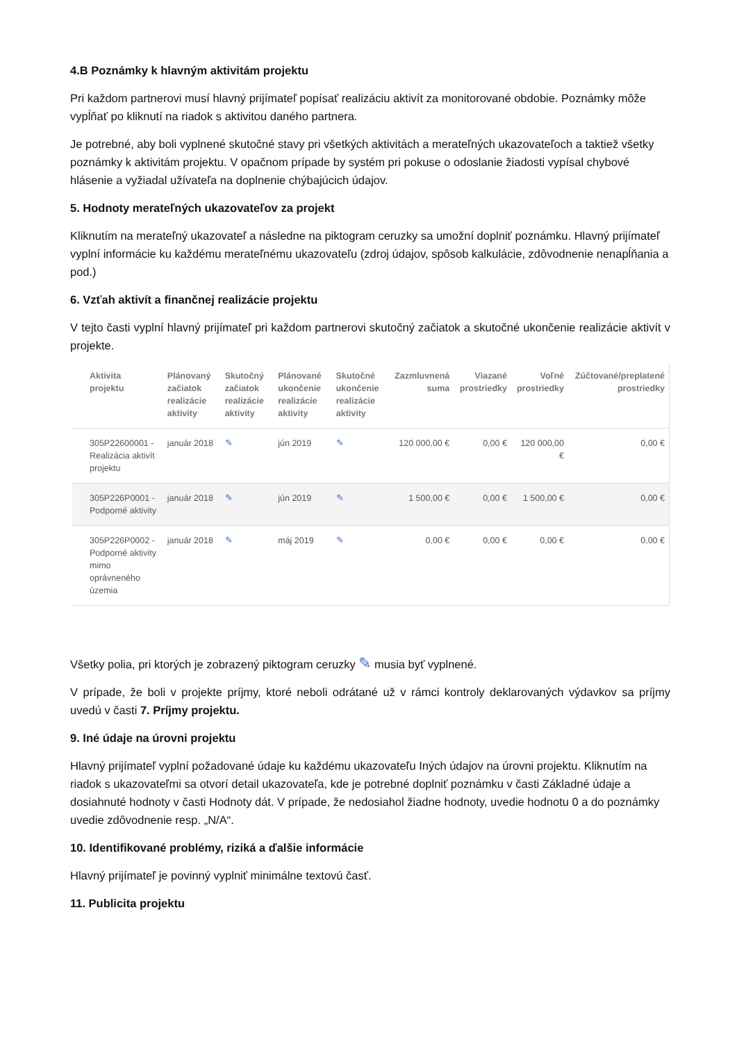4.B Poznámky k hlavným aktivitám projektu
Pri každom partnerovi musí hlavný prijímateľ popísať realizáciu aktivít za monitorované obdobie. Poznámky môže vypĺňať po kliknutí na riadok s aktivitou daného partnera.
Je potrebné, aby boli vyplnené skutočné stavy pri všetkých aktivitách a merateľných ukazovateľoch a taktiež všetky poznámky k aktivitám projektu. V opačnom prípade by systém pri pokuse o odoslanie žiadosti vypísal chybové hlásenie a vyžiadal užívateľa na doplnenie chýbajúcich údajov.
5. Hodnoty merateľných ukazovateľov za projekt
Kliknutím na merateľný ukazovateľ a následne na piktogram ceruzky sa umožní doplniť poznámku. Hlavný prijímateľ vyplní informácie ku každému merateľnému ukazovateľu (zdroj údajov, spôsob kalkulácie, zdôvodnenie nenapĺňania a pod.)
6. Vzťah aktivít a finančnej realizácie projektu
V tejto časti vyplní hlavný prijímateľ pri každom partnerovi skutočný začiatok a skutočné ukončenie realizácie aktivít v projekte.
| Aktivita projektu | Plánovaný začiatok realizácie aktivity | Skutočný začiatok realizácie aktivity | Plánované ukončenie realizácie aktivity | Skutočné ukončenie realizácie aktivity | Zazmluvnená suma | Viazané prostriedky | Voľné prostriedky | Zúčtované/preplatené prostriedky |
| --- | --- | --- | --- | --- | --- | --- | --- | --- |
| 305P22600001 - Realizácia aktivít projektu | január 2018 | ✎ | jún 2019 | ✎ | 120 000,00 € | 0,00 € | 120 000,00 € | 0,00 € |
| 305P226P0001 - Podporné aktivity | január 2018 | ✎ | jún 2019 | ✎ | 1 500,00 € | 0,00 € | 1 500,00 € | 0,00 € |
| 305P226P0002 - Podporné aktivity mimo oprávneného územia | január 2018 | ✎ | máj 2019 | ✎ | 0,00 € | 0,00 € | 0,00 € | 0,00 € |
Všetky polia, pri ktorých je zobrazený piktogram ceruzky ✎ musia byť vyplnené.
V prípade, že boli v projekte príjmy, ktoré neboli odrátané už v rámci kontroly deklarovaných výdavkov sa príjmy uvedú v časti 7. Príjmy projektu.
9. Iné údaje na úrovni projektu
Hlavný prijímateľ vyplní požadované údaje ku každému ukazovateľu Iných údajov na úrovni projektu. Kliknutím na riadok s ukazovateľmi sa otvorí detail ukazovateľa, kde je potrebné doplniť poznámku v časti Základné údaje a dosiahnuté hodnoty v časti Hodnoty dát. V prípade, že nedosiahol žiadne hodnoty, uvedie hodnotu 0 a do poznámky uvedie zdôvodnenie resp. „N/A“.
10. Identifikované problémy, riziká a ďalšie informácie
Hlavný prijímateľ je povinný vyplniť minimálne textovú časť.
11. Publicita projektu